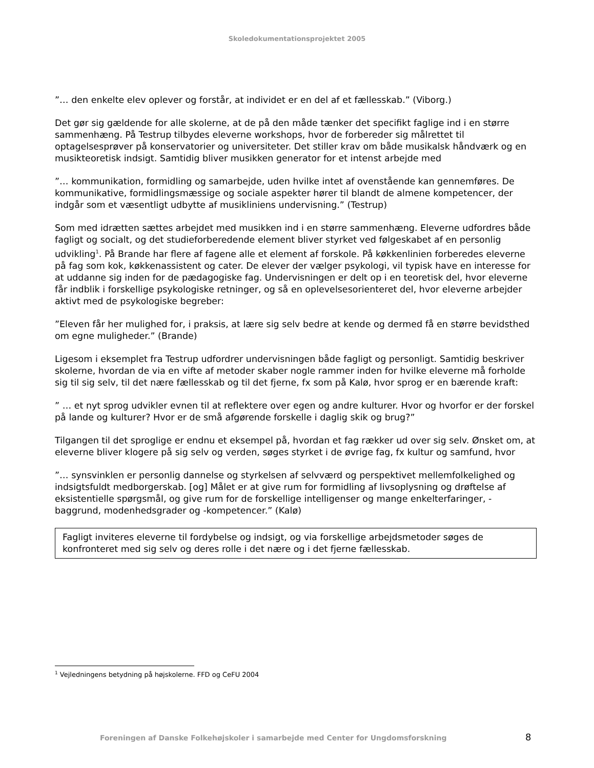Skoledokumentationsprojektet 2005
”… den enkelte elev oplever og forstår, at individet er en del af et fællesskab.” (Viborg.)
Det gør sig gældende for alle skolerne, at de på den måde tænker det specifikt faglige ind i en større sammenhæng. På Testrup tilbydes eleverne workshops, hvor de forbereder sig målrettet til optagelsesprøver på konservatorier og universiteter. Det stiller krav om både musikalsk håndværk og en musikteoretisk indsigt. Samtidig bliver musikken generator for et intenst arbejde med
”… kommunikation, formidling og samarbejde, uden hvilke intet af ovenstående kan gennemføres. De kommunikative, formidlingsmæssige og sociale aspekter hører til blandt de almene kompetencer, der indgår som et væsentligt udbytte af musikliniens undervisning.” (Testrup)
Som med idrætten sættes arbejdet med musikken ind i en større sammenhæng. Eleverne udfordres både fagligt og socialt, og det studieforberedende element bliver styrket ved følgeskabet af en personlig udvikling<sup>1</sup>. På Brande har flere af fagene alle et element af forskole. På køkkenlinien forberedes eleverne på fag som kok, køkkenassistent og cater. De elever der vælger psykologi, vil typisk have en interesse for at uddanne sig inden for de pædagogiske fag. Undervisningen er delt op i en teoretisk del, hvor eleverne får indblik i forskellige psykologiske retninger, og så en oplevelsesorienteret del, hvor eleverne arbejder aktivt med de psykologiske begreber:
”Eleven får her mulighed for, i praksis, at lære sig selv bedre at kende og dermed få en større bevidsthed om egne muligheder.” (Brande)
Ligesom i eksemplet fra Testrup udfordrer undervisningen både fagligt og personligt. Samtidig beskriver skolerne, hvordan de via en vifte af metoder skaber nogle rammer inden for hvilke eleverne må forholde sig til sig selv, til det nære fællesskab og til det fjerne, fx som på Kalø, hvor sprog er en bærende kraft:
” … et nyt sprog udvikler evnen til at reflektere over egen og andre kulturer. Hvor og hvorfor er der forskel på lande og kulturer? Hvor er de små afgørende forskelle i daglig skik og brug?”
Tilgangen til det sproglige er endnu et eksempel på, hvordan et fag rækker ud over sig selv. Ønsket om, at eleverne bliver klogere på sig selv og verden, søges styrket i de øvrige fag, fx kultur og samfund, hvor
”… synsvinklen er personlig dannelse og styrkelsen af selvværd og perspektivet mellemfolkelighed og indsigtsfuldt medborgerskab. [og] Målet er at give rum for formidling af livsoplysning og drøftelse af eksistentielle spørgsmål, og give rum for de forskellige intelligenser og mange enkelterfaringer, -baggrund, modenhedsgrader og -kompetencer.” (Kalø)
Fagligt inviteres eleverne til fordybelse og indsigt, og via forskellige arbejdsmetoder søges de konfronteret med sig selv og deres rolle i det nære og i det fjerne fællesskab.
<sup>1</sup> Vejledningens betydning på højskolerne. FFD og CeFU 2004
Foreningen af Danske Folkehøjskoler i samarbejde med Center for Ungdomsforskning 8